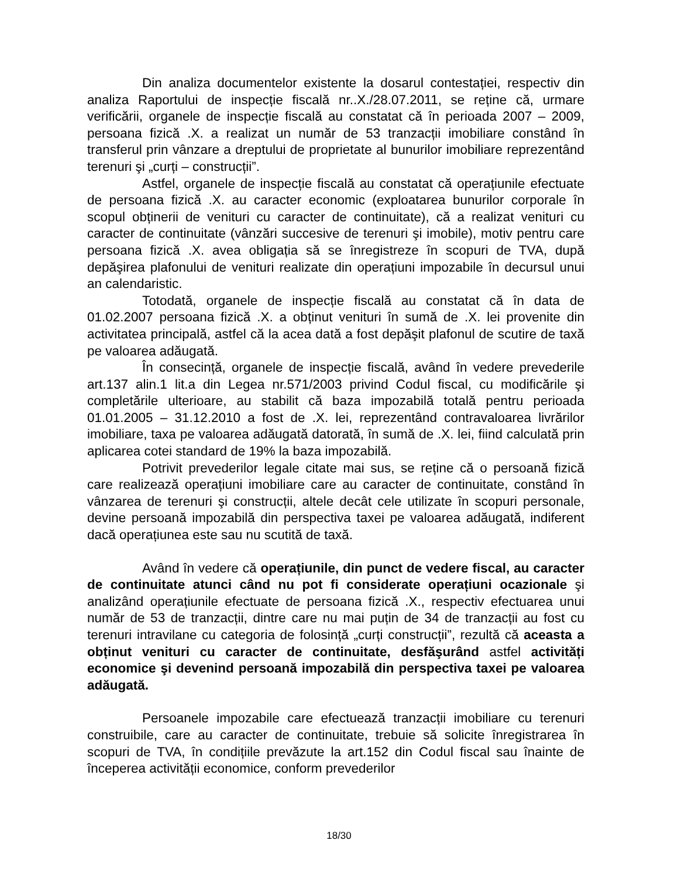Din analiza documentelor existente la dosarul contestației, respectiv din analiza Raportului de inspecție fiscală nr..X./28.07.2011, se reține că, urmare verificării, organele de inspecție fiscală au constatat că în perioada 2007 – 2009, persoana fizică .X. a realizat un număr de 53 tranzacții imobiliare constând în transferul prin vânzare a dreptului de proprietate al bunurilor imobiliare reprezentând terenuri şi „curți – construcții”.
Astfel, organele de inspecție fiscală au constatat că operațiunile efectuate de persoana fizică .X. au caracter economic (exploatarea bunurilor corporale în scopul obținerii de venituri cu caracter de continuitate), că a realizat venituri cu caracter de continuitate (vânzări succesive de terenuri şi imobile), motiv pentru care persoana fizică .X. avea obligația să se înregistreze în scopuri de TVA, după depăşirea plafonului de venituri realizate din operațiuni impozabile în decursul unui an calendaristic.
Totodată, organele de inspecție fiscală au constatat că în data de 01.02.2007 persoana fizică .X. a obținut venituri în sumă de .X. lei provenite din activitatea principală, astfel că la acea dată a fost depăşit plafonul de scutire de taxă pe valoarea adăugată.
În consecință, organele de inspecție fiscală, având în vedere prevederile art.137 alin.1 lit.a din Legea nr.571/2003 privind Codul fiscal, cu modificările şi completările ulterioare, au stabilit că baza impozabilă totală pentru perioada 01.01.2005 – 31.12.2010 a fost de .X. lei, reprezentând contravaloarea livrărilor imobiliare, taxa pe valoarea adăugată datorată, în sumă de .X. lei, fiind calculată prin aplicarea cotei standard de 19% la baza impozabilă.
Potrivit prevederilor legale citate mai sus, se reține că o persoană fizică care realizează operațiuni imobiliare care au caracter de continuitate, constând în vânzarea de terenuri şi construcții, altele decât cele utilizate în scopuri personale, devine persoană impozabilă din perspectiva taxei pe valoarea adăugată, indiferent dacă operațiunea este sau nu scutită de taxă.
Având în vedere că operațiunile, din punct de vedere fiscal, au caracter de continuitate atunci când nu pot fi considerate operațiuni ocazionale şi analizând operațiunile efectuate de persoana fizică .X., respectiv efectuarea unui număr de 53 de tranzacții, dintre care nu mai puțin de 34 de tranzacții au fost cu terenuri intravilane cu categoria de folosință „curți construcții”, rezultă că aceasta a obținut venituri cu caracter de continuitate, desfăşurând astfel activități economice şi devenind persoană impozabilă din perspectiva taxei pe valoarea adăugată.
Persoanele impozabile care efectuează tranzacții imobiliare cu terenuri construibile, care au caracter de continuitate, trebuie să solicite înregistrarea în scopuri de TVA, în condițiile prevăzute la art.152 din Codul fiscal sau înainte de începerea activității economice, conform prevederilor
18/30